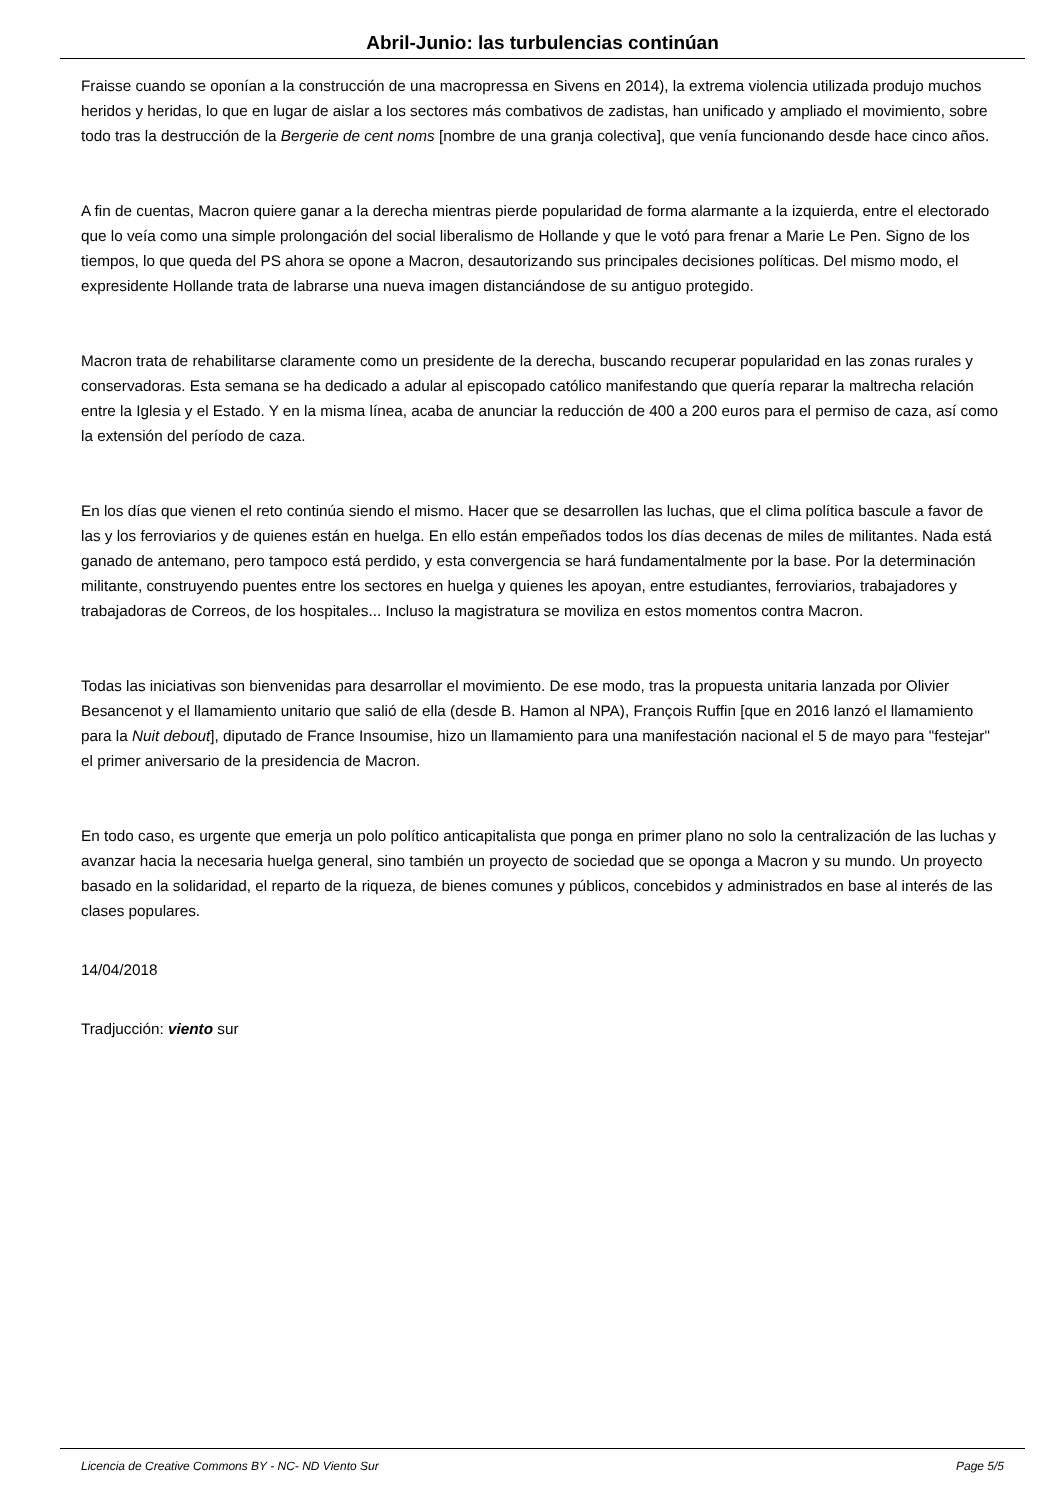Abril-Junio: las turbulencias continúan
Fraisse cuando se oponían a la construcción de una macropressa en Sivens en 2014), la extrema violencia utilizada produjo muchos heridos y heridas, lo que en lugar de aislar a los sectores más combativos de zadistas, han unificado y ampliado el movimiento, sobre todo tras la destrucción de la Bergerie de cent noms [nombre de una granja colectiva], que venía funcionando desde hace cinco años.
A fin de cuentas, Macron quiere ganar a la derecha mientras pierde popularidad de forma alarmante a la izquierda, entre el electorado que lo veía como una simple prolongación del social liberalismo de Hollande y que le votó para frenar a Marie Le Pen. Signo de los tiempos, lo que queda del PS ahora se opone a Macron, desautorizando sus principales decisiones políticas. Del mismo modo, el expresidente Hollande trata de labrarse una nueva imagen distanciándose de su antiguo protegido.
Macron trata de rehabilitarse claramente como un presidente de la derecha, buscando recuperar popularidad en las zonas rurales y conservadoras. Esta semana se ha dedicado a adular al episcopado católico manifestando que quería reparar la maltrecha relación entre la Iglesia y el Estado. Y en la misma línea, acaba de anunciar la reducción de 400 a 200 euros para el permiso de caza, así como la extensión del período de caza.
En los días que vienen el reto continúa siendo el mismo. Hacer que se desarrollen las luchas, que el clima política bascule a favor de las y los ferroviarios y de quienes están en huelga. En ello están empeñados todos los días decenas de miles de militantes. Nada está ganado de antemano, pero tampoco está perdido, y esta convergencia se hará fundamentalmente por la base. Por la determinación militante, construyendo puentes entre los sectores en huelga y quienes les apoyan, entre estudiantes, ferroviarios, trabajadores y trabajadoras de Correos, de los hospitales... Incluso la magistratura se moviliza en estos momentos contra Macron.
Todas las iniciativas son bienvenidas para desarrollar el movimiento. De ese modo, tras la propuesta unitaria lanzada por Olivier Besancenot y el llamamiento unitario que salió de ella (desde B. Hamon al NPA), François Ruffin [que en 2016 lanzó el llamamiento para la Nuit debout], diputado de France Insoumise, hizo un llamamiento para una manifestación nacional el 5 de mayo para "festejar" el primer aniversario de la presidencia de Macron.
En todo caso, es urgente que emerja un polo político anticapitalista que ponga en primer plano no solo la centralización de las luchas y avanzar hacia la necesaria huelga general, sino también un proyecto de sociedad que se oponga a Macron y su mundo. Un proyecto basado en la solidaridad, el reparto de la riqueza, de bienes comunes y públicos, concebidos y administrados en base al interés de las clases populares.
14/04/2018
Tradjucción: viento sur
Licencia de Creative Commons BY - NC- ND Viento Sur Page 5/5